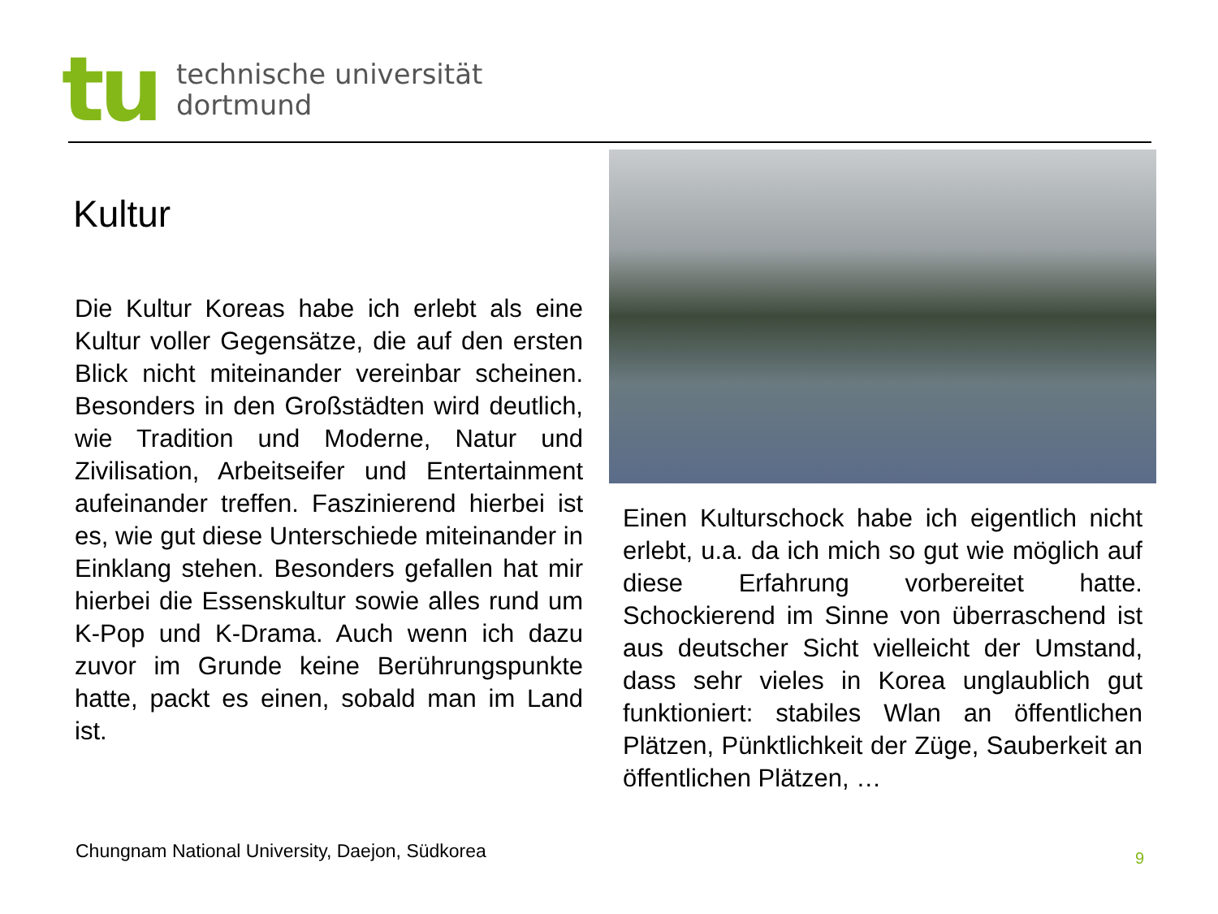tu
technische universität
dortmund
Kultur
Die Kultur Koreas habe ich erlebt als eine Kultur voller Gegensätze, die auf den ersten Blick nicht miteinander vereinbar scheinen. Besonders in den Großstädten wird deutlich, wie Tradition und Moderne, Natur und Zivilisation, Arbeitseifer und Entertainment aufeinander treffen. Faszinierend hierbei ist es, wie gut diese Unterschiede miteinander in Einklang stehen. Besonders gefallen hat mir hierbei die Essenskultur sowie alles rund um K-Pop und K-Drama. Auch wenn ich dazu zuvor im Grunde keine Berührungspunkte hatte, packt es einen, sobald man im Land ist.
Einen Kulturschock habe ich eigentlich nicht erlebt, u.a. da ich mich so gut wie möglich auf diese Erfahrung vorbereitet hatte. Schockierend im Sinne von überraschend ist aus deutscher Sicht vielleicht der Umstand, dass sehr vieles in Korea unglaublich gut funktioniert: stabiles Wlan an öffentlichen Plätzen, Pünktlichkeit der Züge, Sauberkeit an öffentlichen Plätzen, …
Chungnam National University, Daejon, Südkorea
9